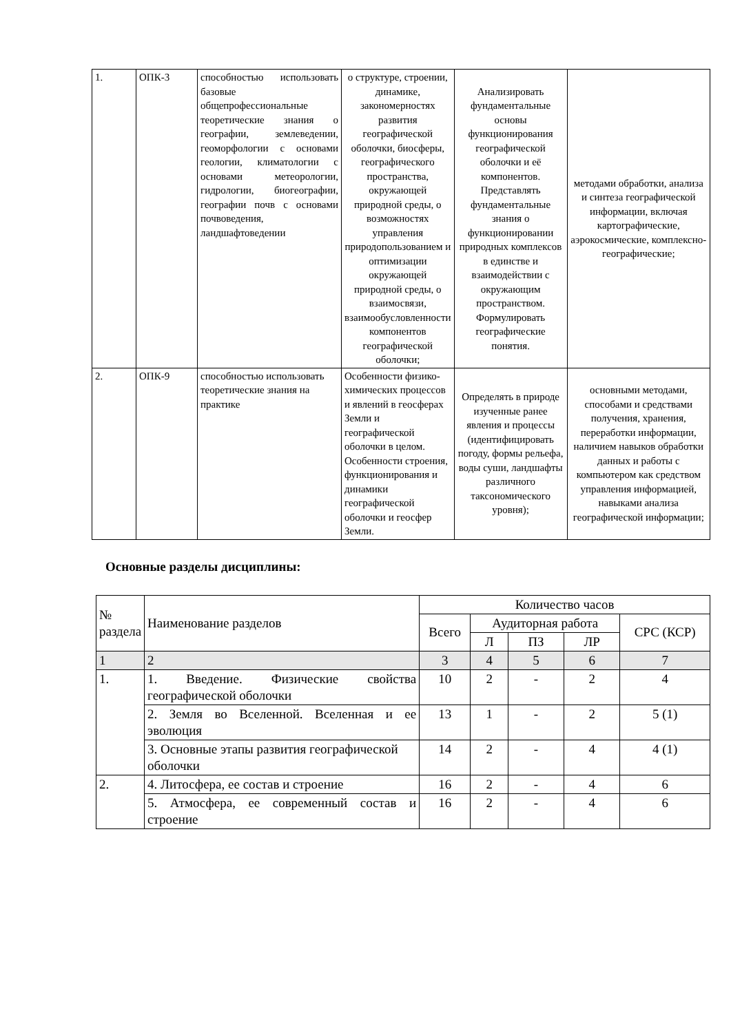| 1. | ОПК-3 | способностью использовать базовые общепрофессиональные теоретические знания о географии, землеведении, геоморфологии с основами геологии, климатологии с основами метеорологии, гидрологии, биогеографии, географии почв с основами почвоведения, ландшафтоведении | о структуре, строении, динамике, закономерностях развития географической оболочки, биосферы, географического пространства, окружающей природной среды, о возможностях управления природопользованием и оптимизации окружающей природной среды, о взаимосвязи, взаимообусловленности компонентов географической оболочки; | Анализировать фундаментальные основы функционирования географической оболочки и её компонентов. Представлять фундаментальные знания о функционировании природных комплексов в единстве и взаимодействии с окружающим пространством. Формулировать географические понятия. | методами обработки, анализа и синтеза географической информации, включая картографические, аэрокосмические, комплексно-географические; |
| 2. | ОПК-9 | способностью использовать теоретические знания на практике | Особенности физико-химических процессов и явлений в геосферах Земли и географической оболочки в целом. Особенности строения, функционирования и динамики географической оболочки и геосфер Земли. | Определять в природе изученные ранее явления и процессы (идентифицировать погоду, формы рельефа, воды суши, ландшафты различного таксономического уровня); | основными методами, способами и средствами получения, хранения, переработки информации, наличием навыков обработки данных и работы с компьютером как средством управления информацией, навыками анализа географической информации; |
Основные разделы дисциплины:
| № раздела | Наименование разделов | Количество часов | | | | |
| | | Всего | Аудиторная работа | | | СРС (КСР) |
| | | | Л | ПЗ | ЛР | |
| 1 | 2 | 3 | 4 | 5 | 6 | 7 |
| 1. | 1. Введение. Физические свойства географической оболочки | 10 | 2 | - | 2 | 4 |
| | 2. Земля во Вселенной. Вселенная и ее эволюция | 13 | 1 | - | 2 | 5 (1) |
| | 3. Основные этапы развития географической оболочки | 14 | 2 | - | 4 | 4 (1) |
| 2. | 4. Литосфера, ее состав и строение | 16 | 2 | - | 4 | 6 |
| | 5. Атмосфера, ее современный состав и строение | 16 | 2 | - | 4 | 6 |